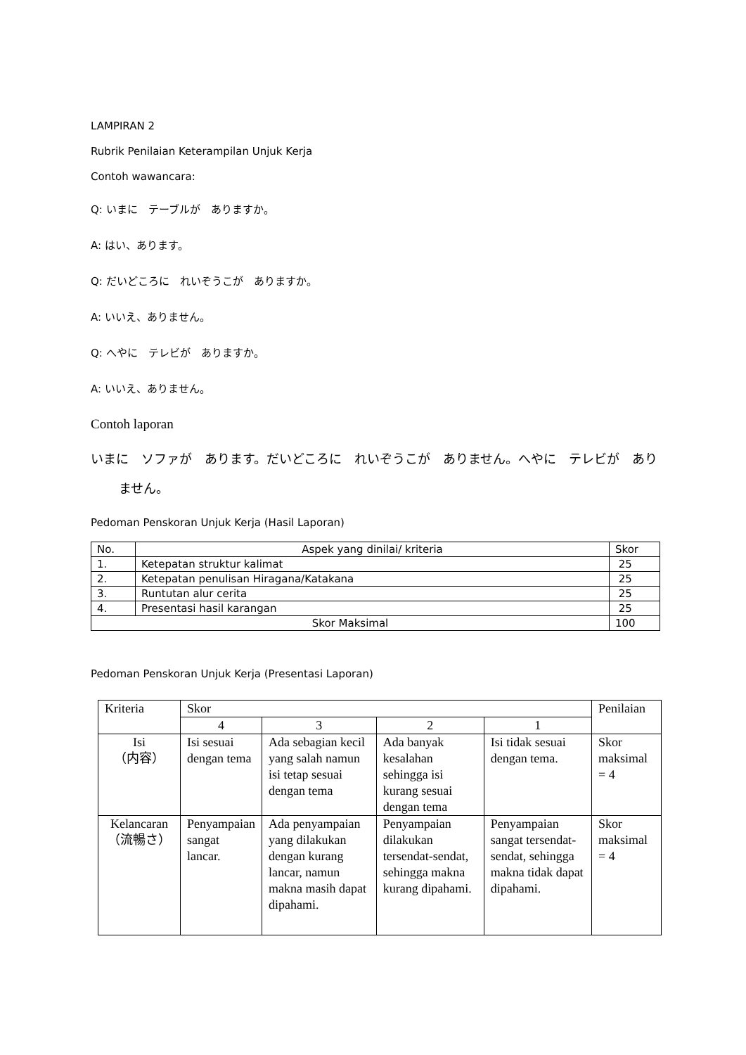LAMPIRAN 2
Rubrik Penilaian Keterampilan Unjuk Kerja
Contoh wawancara:
Q: いまに　テーブルが　ありますか。
A: はい、あります。
Q: だいどころに　れいぞうこが　ありますか。
A: いいえ、ありません。
Q: へやに　テレビが　ありますか。
A: いいえ、ありません。
Contoh laporan
いまに　ソファが　あります。だいどころに　れいぞうこが　ありません。へやに　テレビが　ありません。
Pedoman Penskoran Unjuk Kerja (Hasil Laporan)
| No. | Aspek yang dinilai/ kriteria | Skor |
| 1. | Ketepatan struktur kalimat | 25 |
| 2. | Ketepatan penulisan Hiragana/Katakana | 25 |
| 3. | Runtutan alur cerita | 25 |
| 4. | Presentasi hasil karangan | 25 |
| Skor Maksimal | | 100 |
Pedoman Penskoran Unjuk Kerja (Presentasi Laporan)
| Kriteria | Skor | | | | Penilaian |
| | 4 | 3 | 2 | 1 | |
| Isi （内容） | Isi sesuai dengan tema | Ada sebagian kecil yang salah namun isi tetap sesuai dengan tema | Ada banyak kesalahan sehingga isi kurang sesuai dengan tema | Isi tidak sesuai dengan tema. | Skor maksimal = 4 |
| Kelancaran （流暢さ） | Penyampaian sangat lancar. | Ada penyampaian yang dilakukan dengan kurang lancar, namun makna masih dapat dipahami. | Penyampaian dilakukan tersendat-sendat, sehingga makna kurang dipahami. | Penyampaian sangat tersendat-sendat, sehingga makna tidak dapat dipahami. | Skor maksimal = 4 |